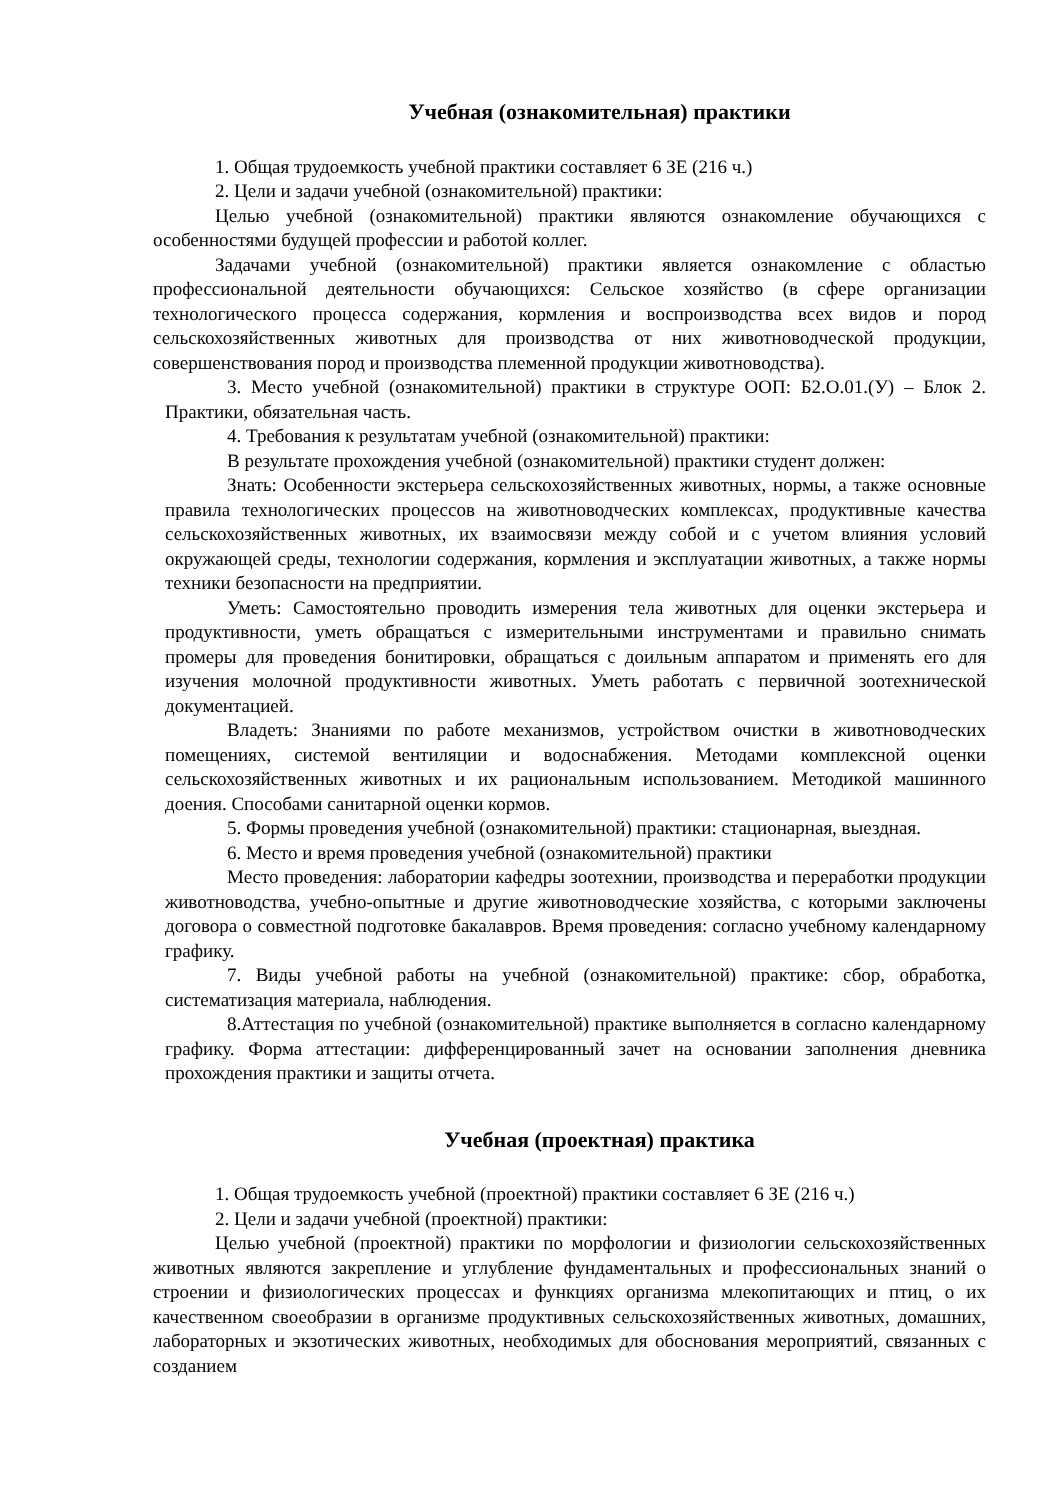Учебная (ознакомительная) практики
1. Общая трудоемкость учебной практики составляет 6 ЗЕ (216 ч.)
2. Цели и задачи учебной (ознакомительной) практики:
Целью учебной (ознакомительной) практики являются ознакомление обучающихся с особенностями будущей профессии и работой коллег.
Задачами учебной (ознакомительной) практики является ознакомление с областью профессиональной деятельности обучающихся: Сельское хозяйство (в сфере организации технологического процесса содержания, кормления и воспроизводства всех видов и пород сельскохозяйственных животных для производства от них животноводческой продукции, совершенствования пород и производства племенной продукции животноводства).
3. Место учебной (ознакомительной) практики в структуре ООП: Б2.О.01.(У) – Блок 2. Практики, обязательная часть.
4. Требования к результатам учебной (ознакомительной) практики:
В результате прохождения учебной (ознакомительной) практики студент должен:
Знать: Особенности экстерьера сельскохозяйственных животных, нормы, а также основные правила технологических процессов на животноводческих комплексах, продуктивные качества сельскохозяйственных животных, их взаимосвязи между собой и с учетом влияния условий окружающей среды, технологии содержания, кормления и эксплуатации животных, а также нормы техники безопасности на предприятии.
Уметь: Самостоятельно проводить измерения тела животных для оценки экстерьера и продуктивности, уметь обращаться с измерительными инструментами и правильно снимать промеры для проведения бонитировки, обращаться с доильным аппаратом и применять его для изучения молочной продуктивности животных. Уметь работать с первичной зоотехнической документацией.
Владеть: Знаниями по работе механизмов, устройством очистки в животноводческих помещениях, системой вентиляции и водоснабжения. Методами комплексной оценки сельскохозяйственных животных и их рациональным использованием. Методикой машинного доения. Способами санитарной оценки кормов.
5. Формы проведения учебной (ознакомительной) практики: стационарная, выездная.
6. Место и время проведения учебной (ознакомительной) практики
Место проведения: лаборатории кафедры зоотехнии, производства и переработки продукции животноводства, учебно-опытные и другие животноводческие хозяйства, с которыми заключены договора о совместной подготовке бакалавров. Время проведения: согласно учебному календарному графику.
7. Виды учебной работы на учебной (ознакомительной) практике: сбор, обработка, систематизация материала, наблюдения.
8.Аттестация по учебной (ознакомительной) практике выполняется в согласно календарному графику. Форма аттестации: дифференцированный зачет на основании заполнения дневника прохождения практики и защиты отчета.
Учебная (проектная) практика
1. Общая трудоемкость учебной (проектной) практики составляет 6 ЗЕ (216 ч.)
2. Цели и задачи учебной (проектной) практики:
Целью учебной (проектной) практики по морфологии и физиологии сельскохозяйственных животных являются закрепление и углубление фундаментальных и профессиональных знаний о строении и физиологических процессах и функциях организма млекопитающих и птиц, о их качественном своеобразии в организме продуктивных сельскохозяйственных животных, домашних, лабораторных и экзотических животных, необходимых для обоснования мероприятий, связанных с созданием